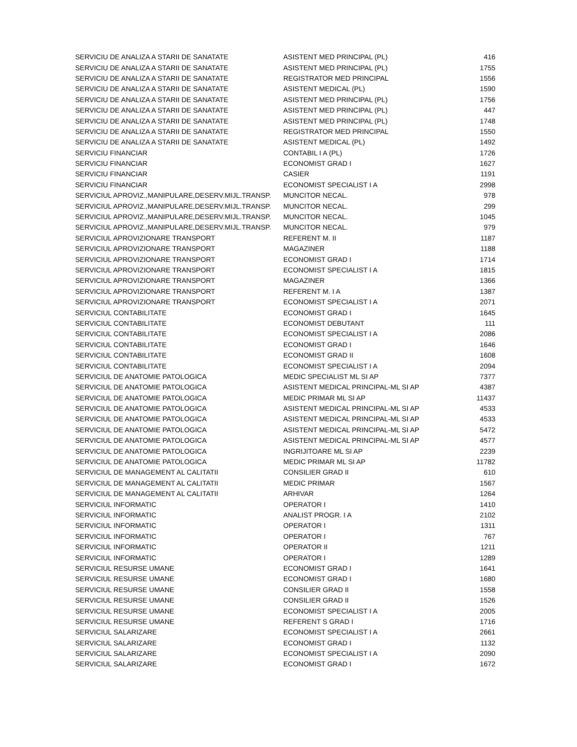| SERVICIU DE ANALIZA A STARII DE SANATATE | ASISTENT MED PRINCIPAL (PL) | 416 |
| SERVICIU DE ANALIZA A STARII DE SANATATE | ASISTENT MED PRINCIPAL (PL) | 1755 |
| SERVICIU DE ANALIZA A STARII DE SANATATE | REGISTRATOR MED PRINCIPAL | 1556 |
| SERVICIU DE ANALIZA A STARII DE SANATATE | ASISTENT MEDICAL (PL) | 1590 |
| SERVICIU DE ANALIZA A STARII DE SANATATE | ASISTENT MED PRINCIPAL (PL) | 1756 |
| SERVICIU DE ANALIZA A STARII DE SANATATE | ASISTENT MED PRINCIPAL (PL) | 447 |
| SERVICIU DE ANALIZA A STARII DE SANATATE | ASISTENT MED PRINCIPAL (PL) | 1748 |
| SERVICIU DE ANALIZA A STARII DE SANATATE | REGISTRATOR MED PRINCIPAL | 1550 |
| SERVICIU DE ANALIZA A STARII DE SANATATE | ASISTENT MEDICAL (PL) | 1492 |
| SERVICIU FINANCIAR | CONTABIL I A (PL) | 1726 |
| SERVICIU FINANCIAR | ECONOMIST GRAD I | 1627 |
| SERVICIU FINANCIAR | CASIER | 1191 |
| SERVICIU FINANCIAR | ECONOMIST SPECIALIST I A | 2998 |
| SERVICIUL APROVIZ.,MANIPULARE,DESERV.MIJL.TRANSP. | MUNCITOR NECAL. | 978 |
| SERVICIUL APROVIZ.,MANIPULARE,DESERV.MIJL.TRANSP. | MUNCITOR NECAL. | 299 |
| SERVICIUL APROVIZ.,MANIPULARE,DESERV.MIJL.TRANSP. | MUNCITOR NECAL. | 1045 |
| SERVICIUL APROVIZ.,MANIPULARE,DESERV.MIJL.TRANSP. | MUNCITOR NECAL. | 979 |
| SERVICIUL APROVIZIONARE TRANSPORT | REFERENT M. II | 1187 |
| SERVICIUL APROVIZIONARE TRANSPORT | MAGAZINER | 1188 |
| SERVICIUL APROVIZIONARE TRANSPORT | ECONOMIST GRAD I | 1714 |
| SERVICIUL APROVIZIONARE TRANSPORT | ECONOMIST SPECIALIST I A | 1815 |
| SERVICIUL APROVIZIONARE TRANSPORT | MAGAZINER | 1366 |
| SERVICIUL APROVIZIONARE TRANSPORT | REFERENT M. I A | 1387 |
| SERVICIUL APROVIZIONARE TRANSPORT | ECONOMIST SPECIALIST I A | 2071 |
| SERVICIUL CONTABILITATE | ECONOMIST GRAD I | 1645 |
| SERVICIUL CONTABILITATE | ECONOMIST DEBUTANT | 111 |
| SERVICIUL CONTABILITATE | ECONOMIST SPECIALIST I A | 2086 |
| SERVICIUL CONTABILITATE | ECONOMIST GRAD I | 1646 |
| SERVICIUL CONTABILITATE | ECONOMIST GRAD II | 1608 |
| SERVICIUL CONTABILITATE | ECONOMIST SPECIALIST I A | 2094 |
| SERVICIUL DE ANATOMIE PATOLOGICA | MEDIC SPECIALIST ML SI AP | 7377 |
| SERVICIUL DE ANATOMIE PATOLOGICA | ASISTENT MEDICAL PRINCIPAL-ML SI AP | 4387 |
| SERVICIUL DE ANATOMIE PATOLOGICA | MEDIC PRIMAR ML SI AP | 11437 |
| SERVICIUL DE ANATOMIE PATOLOGICA | ASISTENT MEDICAL PRINCIPAL-ML SI AP | 4533 |
| SERVICIUL DE ANATOMIE PATOLOGICA | ASISTENT MEDICAL PRINCIPAL-ML SI AP | 4533 |
| SERVICIUL DE ANATOMIE PATOLOGICA | ASISTENT MEDICAL PRINCIPAL-ML SI AP | 5472 |
| SERVICIUL DE ANATOMIE PATOLOGICA | ASISTENT MEDICAL PRINCIPAL-ML SI AP | 4577 |
| SERVICIUL DE ANATOMIE PATOLOGICA | INGRIJITOARE ML SI AP | 2239 |
| SERVICIUL DE ANATOMIE PATOLOGICA | MEDIC PRIMAR ML SI AP | 11782 |
| SERVICIUL DE MANAGEMENT AL CALITATII | CONSILIER GRAD II | 610 |
| SERVICIUL DE MANAGEMENT AL CALITATII | MEDIC PRIMAR | 1567 |
| SERVICIUL DE MANAGEMENT AL CALITATII | ARHIVAR | 1264 |
| SERVICIUL INFORMATIC | OPERATOR I | 1410 |
| SERVICIUL INFORMATIC | ANALIST PROGR. I A | 2102 |
| SERVICIUL INFORMATIC | OPERATOR I | 1311 |
| SERVICIUL INFORMATIC | OPERATOR I | 767 |
| SERVICIUL INFORMATIC | OPERATOR II | 1211 |
| SERVICIUL INFORMATIC | OPERATOR I | 1289 |
| SERVICIUL RESURSE UMANE | ECONOMIST GRAD I | 1641 |
| SERVICIUL RESURSE UMANE | ECONOMIST GRAD I | 1680 |
| SERVICIUL RESURSE UMANE | CONSILIER GRAD II | 1558 |
| SERVICIUL RESURSE UMANE | CONSILIER GRAD II | 1526 |
| SERVICIUL RESURSE UMANE | ECONOMIST SPECIALIST I A | 2005 |
| SERVICIUL RESURSE UMANE | REFERENT S GRAD I | 1716 |
| SERVICIUL SALARIZARE | ECONOMIST SPECIALIST I A | 2661 |
| SERVICIUL SALARIZARE | ECONOMIST GRAD I | 1132 |
| SERVICIUL SALARIZARE | ECONOMIST SPECIALIST I A | 2090 |
| SERVICIUL SALARIZARE | ECONOMIST GRAD I | 1672 |